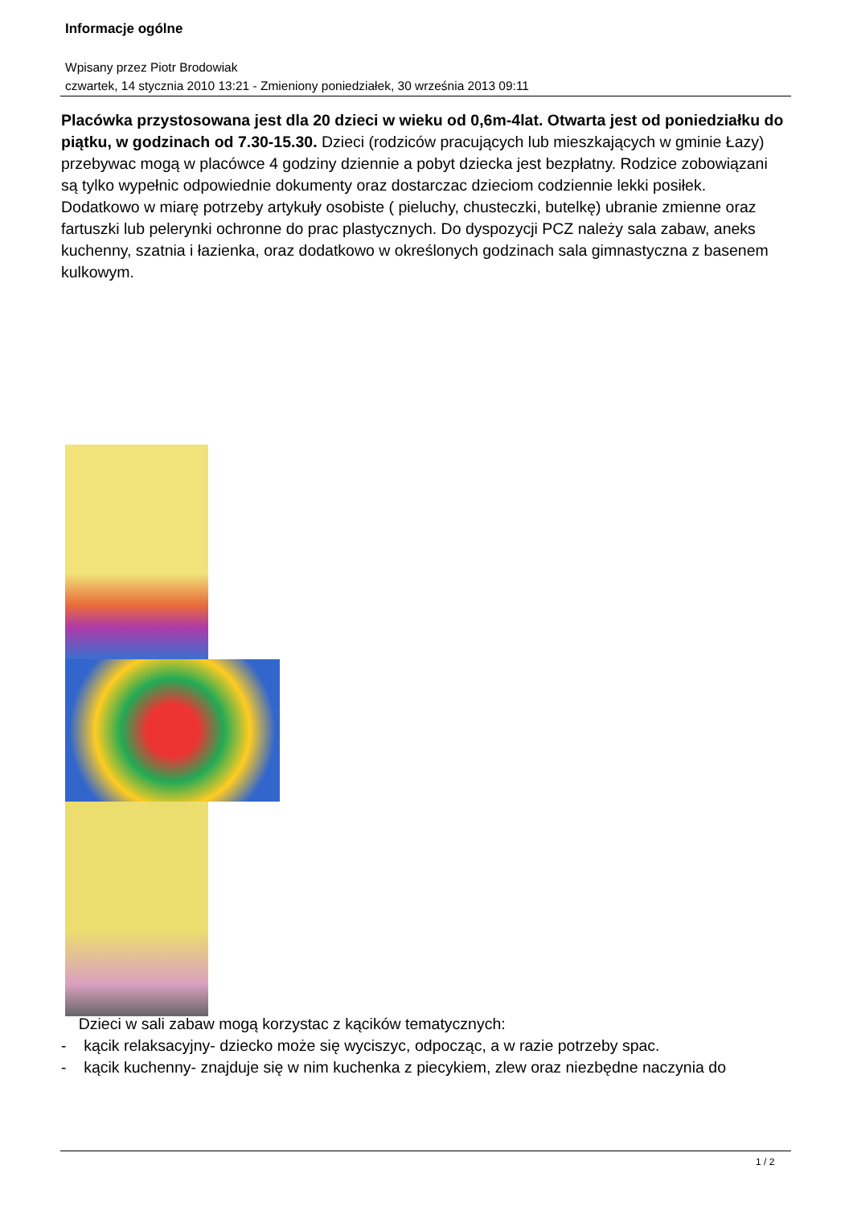Informacje ogólne
Wpisany przez Piotr Brodowiak
czwartek, 14 stycznia 2010 13:21 - Zmieniony poniedziałek, 30 września 2013 09:11
Placówka przystosowana jest dla 20 dzieci w wieku od 0,6m-4lat. Otwarta jest od poniedziałku do piątku, w godzinach od 7.30-15.30. Dzieci (rodziców pracujących lub mieszkających w gminie Łazy) przebywac mogą w placówce 4 godziny dziennie a pobyt dziecka jest bezpłatny. Rodzice zobowiązani są tylko wypełnic odpowiednie dokumenty oraz dostarczac dzieciom codziennie lekki posiłek. Dodatkowo w miarę potrzeby artykuły osobiste ( pieluchy, chusteczki, butelkę) ubranie zmienne oraz fartuszki lub pelerynki ochronne do prac plastycznych. Do dyspozycji PCZ należy sala zabaw, aneks kuchenny, szatnia i łazienka, oraz dodatkowo w określonych godzinach sala gimnastyczna z basenem kulkowym.
Dzieci w sali zabaw mogą korzystac z kącików tematycznych:
- kącik relaksacyjny- dziecko może się wyciszyc, odpocząc, a w razie potrzeby spac.
- kącik kuchenny- znajduje się w nim kuchenka z piecykiem, zlew oraz niezbędne naczynia do
1 / 2